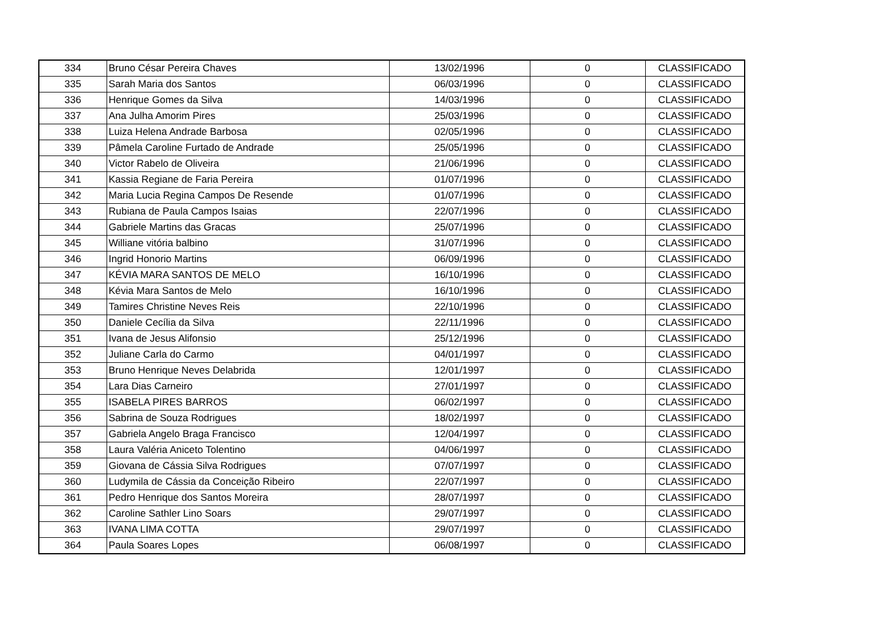| 334 | Bruno César Pereira Chaves | 13/02/1996 | 0 | CLASSIFICADO |
| 335 | Sarah Maria dos Santos | 06/03/1996 | 0 | CLASSIFICADO |
| 336 | Henrique Gomes da Silva | 14/03/1996 | 0 | CLASSIFICADO |
| 337 | Ana Julha Amorim Pires | 25/03/1996 | 0 | CLASSIFICADO |
| 338 | Luiza Helena Andrade Barbosa | 02/05/1996 | 0 | CLASSIFICADO |
| 339 | Pâmela Caroline Furtado de Andrade | 25/05/1996 | 0 | CLASSIFICADO |
| 340 | Victor Rabelo de Oliveira | 21/06/1996 | 0 | CLASSIFICADO |
| 341 | Kassia Regiane de Faria Pereira | 01/07/1996 | 0 | CLASSIFICADO |
| 342 | Maria Lucia Regina Campos De Resende | 01/07/1996 | 0 | CLASSIFICADO |
| 343 | Rubiana de Paula Campos Isaias | 22/07/1996 | 0 | CLASSIFICADO |
| 344 | Gabriele Martins das Gracas | 25/07/1996 | 0 | CLASSIFICADO |
| 345 | Williane vitória balbino | 31/07/1996 | 0 | CLASSIFICADO |
| 346 | Ingrid Honorio Martins | 06/09/1996 | 0 | CLASSIFICADO |
| 347 | KÉVIA MARA SANTOS DE MELO | 16/10/1996 | 0 | CLASSIFICADO |
| 348 | Kévia Mara Santos de Melo | 16/10/1996 | 0 | CLASSIFICADO |
| 349 | Tamires Christine Neves Reis | 22/10/1996 | 0 | CLASSIFICADO |
| 350 | Daniele Cecília da Silva | 22/11/1996 | 0 | CLASSIFICADO |
| 351 | Ivana de Jesus Alifonsio | 25/12/1996 | 0 | CLASSIFICADO |
| 352 | Juliane Carla do Carmo | 04/01/1997 | 0 | CLASSIFICADO |
| 353 | Bruno Henrique Neves Delabrida | 12/01/1997 | 0 | CLASSIFICADO |
| 354 | Lara Dias Carneiro | 27/01/1997 | 0 | CLASSIFICADO |
| 355 | ISABELA PIRES BARROS | 06/02/1997 | 0 | CLASSIFICADO |
| 356 | Sabrina de Souza Rodrigues | 18/02/1997 | 0 | CLASSIFICADO |
| 357 | Gabriela Angelo Braga Francisco | 12/04/1997 | 0 | CLASSIFICADO |
| 358 | Laura Valéria Aniceto Tolentino | 04/06/1997 | 0 | CLASSIFICADO |
| 359 | Giovana de Cássia Silva Rodrigues | 07/07/1997 | 0 | CLASSIFICADO |
| 360 | Ludymila de Cássia da Conceição Ribeiro | 22/07/1997 | 0 | CLASSIFICADO |
| 361 | Pedro Henrique dos Santos Moreira | 28/07/1997 | 0 | CLASSIFICADO |
| 362 | Caroline Sathler Lino Soars | 29/07/1997 | 0 | CLASSIFICADO |
| 363 | IVANA LIMA COTTA | 29/07/1997 | 0 | CLASSIFICADO |
| 364 | Paula Soares Lopes | 06/08/1997 | 0 | CLASSIFICADO |